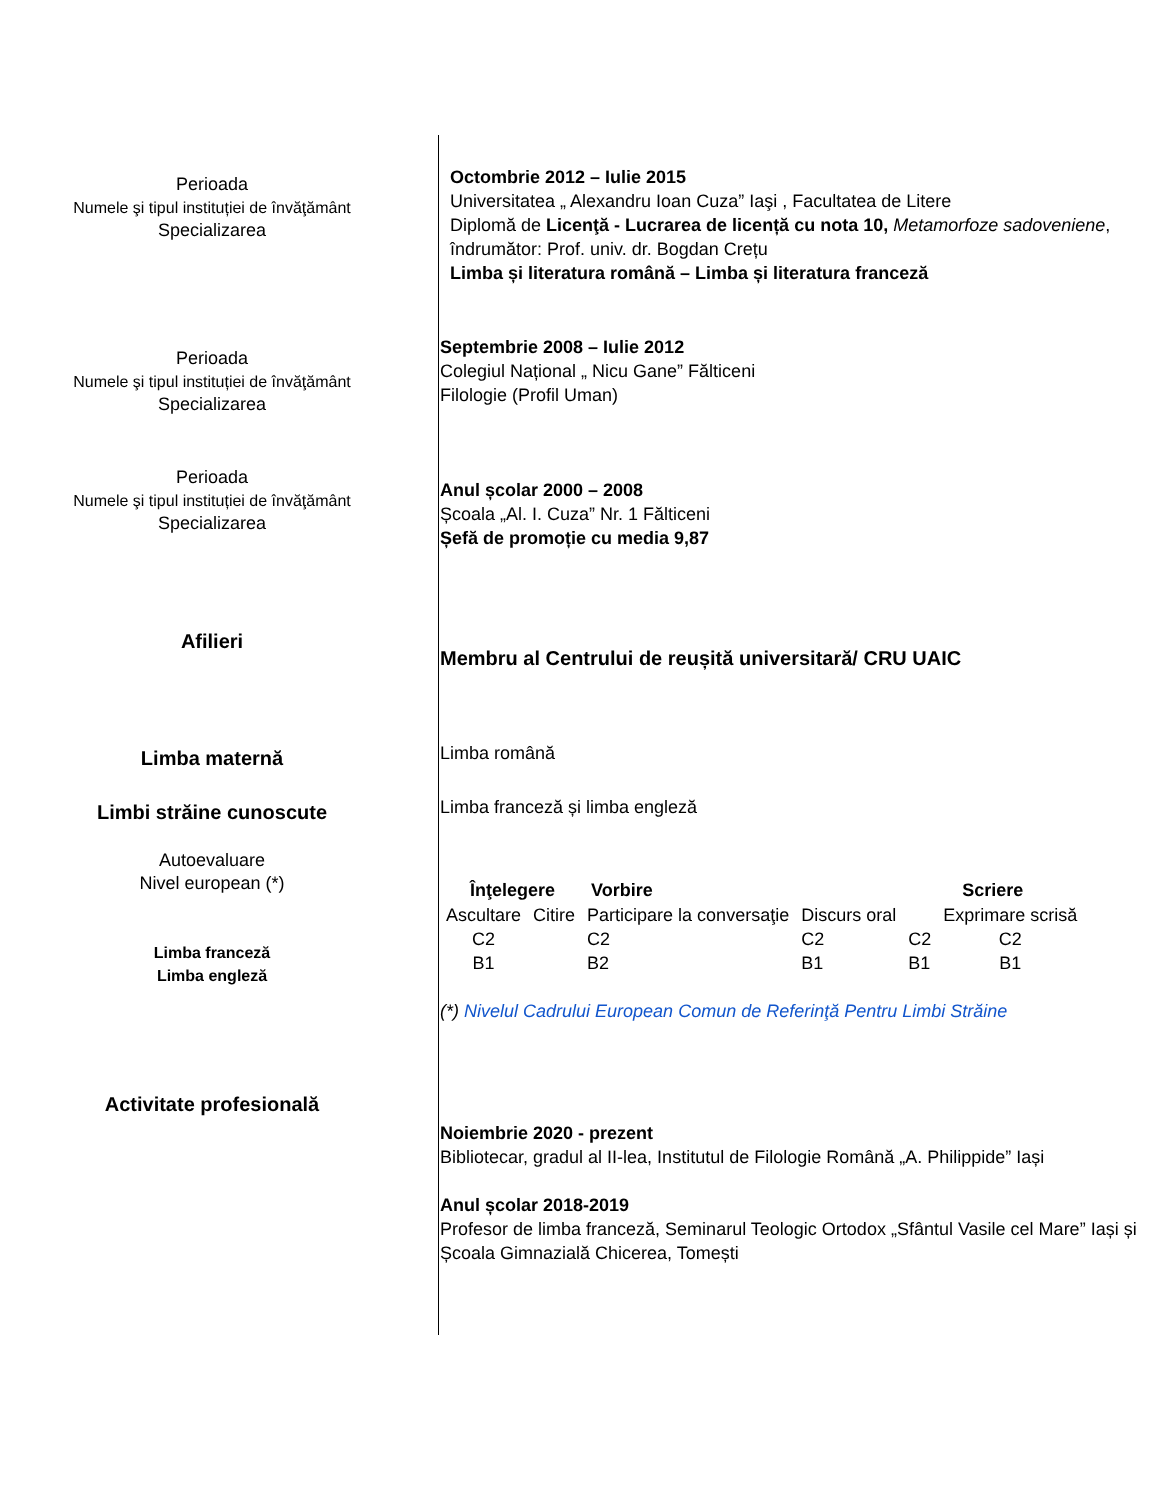Perioada
Numele şi tipul instituției de învăţământ
Specializarea
Octombrie 2012 – Iulie 2015
Universitatea „ Alexandru Ioan Cuza” Iaşi , Facultatea de Litere
Diplomă de Licenţă - Lucrarea de licență cu nota 10, Metamorfoze sadoveniene,
îndrumător: Prof. univ. dr. Bogdan Crețu
Limba și literatura română – Limba și literatura franceză
Perioada
Numele şi tipul instituției de învăţământ
Specializarea
Septembrie 2008 – Iulie 2012
Colegiul Național „ Nicu Gane” Fălticeni
Filologie (Profil Uman)
Perioada
Numele şi tipul instituției de învăţământ
Specializarea
Anul școlar 2000 – 2008
Școala „Al. I. Cuza” Nr. 1 Fălticeni
Șefă de promoție cu media 9,87
Afilieri
Membru al Centrului de reușită universitară/ CRU UAIC
Limba maternă
Limba română
Limbi străine cunoscute
Limba franceză și limba engleză
Autoevaluare
Nivel european (*)
Limba franceză
Limba engleză
| Înţelegere | | Vorbire | | Scriere | |
| --- | --- | --- | --- | --- | --- |
| Ascultare | Citire | Participare la conversaţie | Discurs oral | | Exprimare scrisă |
| C2 | | C2 | C2 | C2 | C2 |
| B1 | | B2 | B1 | B1 | B1 |
(*) Nivelul Cadrului European Comun de Referinţă Pentru Limbi Străine
Activitate profesională
Noiembrie 2020 - prezent
Bibliotecar, gradul al II-lea, Institutul de Filologie Română „A. Philippide” Iași
Anul școlar 2018-2019
Profesor de limba franceză, Seminarul Teologic Ortodox „Sfântul Vasile cel Mare” Iași și
Școala Gimnazială Chicerea, Tomești